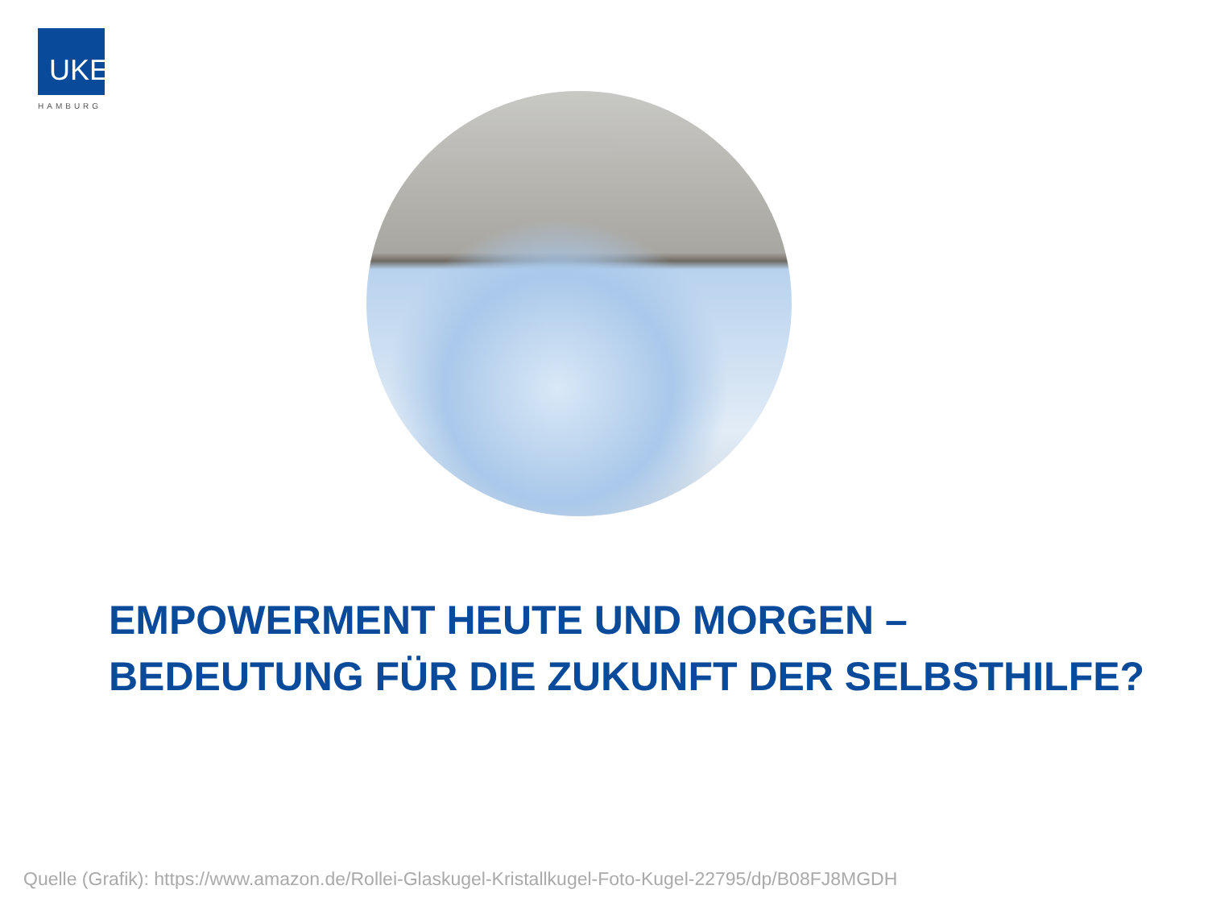UKE
HAMBURG
EMPOWERMENT HEUTE UND MORGEN –
BEDEUTUNG FÜR DIE ZUKUNFT DER SELBSTHILFE?
Quelle (Grafik): https://www.amazon.de/Rollei-Glaskugel-Kristallkugel-Foto-Kugel-22795/dp/B08FJ8MGDH